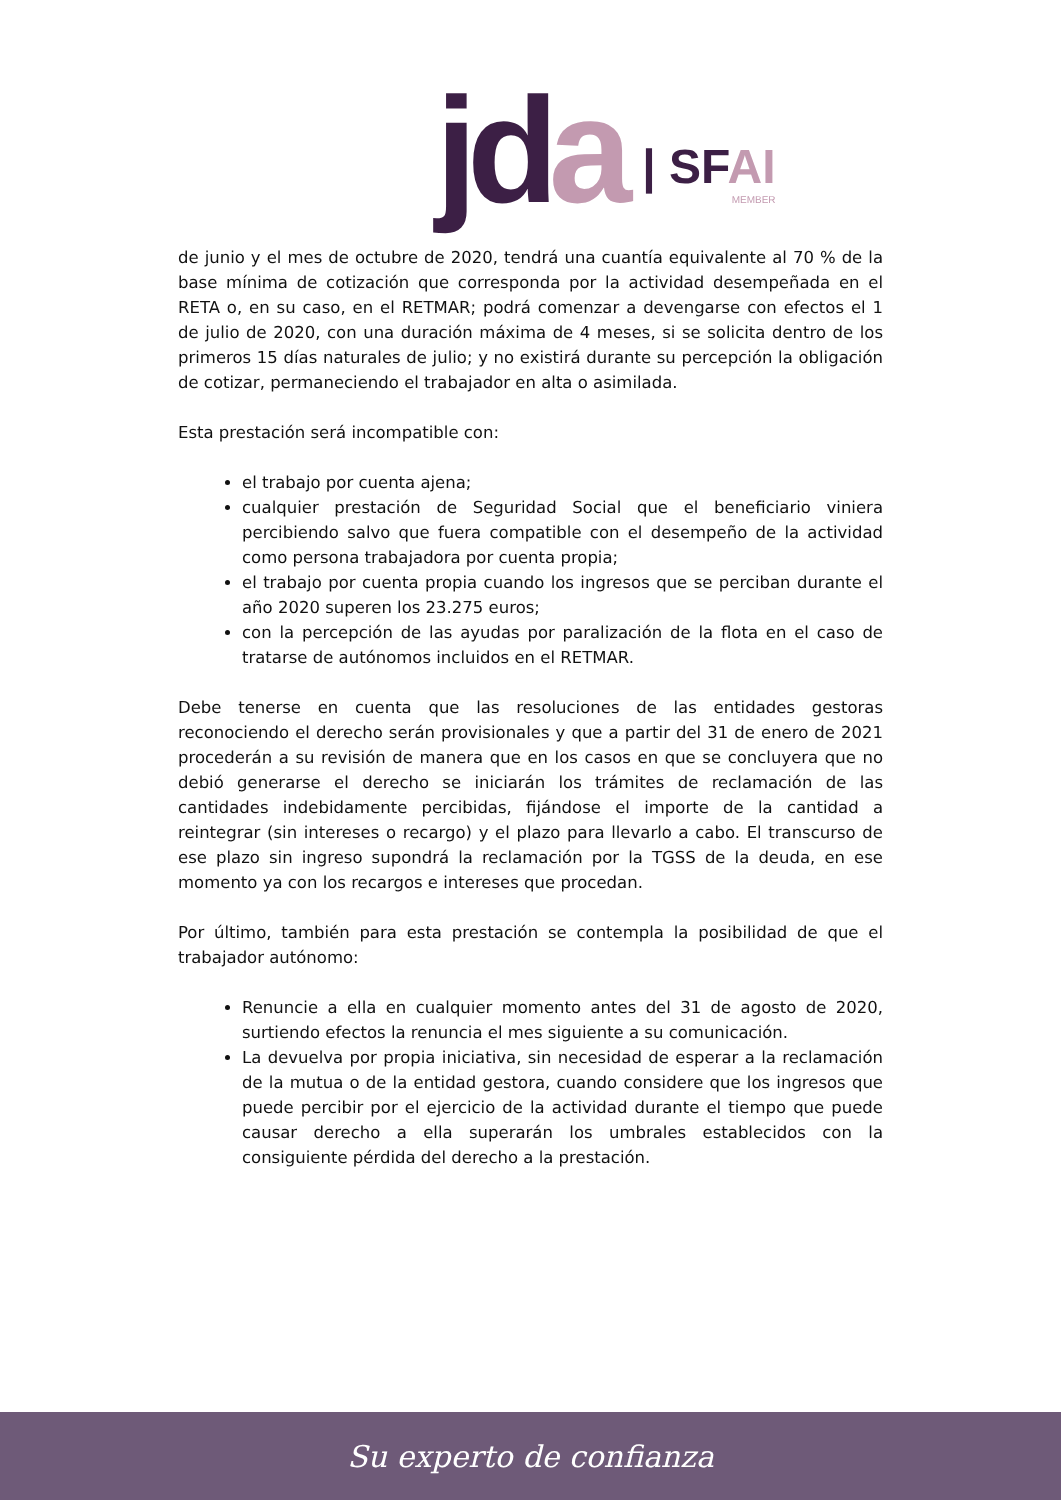jda
| SFAI
MEMBER
de junio y el mes de octubre de 2020, tendrá una cuantía equivalente al 70 % de la base mínima de cotización que corresponda por la actividad desempeñada en el RETA o, en su caso, en el RETMAR; podrá comenzar a devengarse con efectos el 1 de julio de 2020, con una duración máxima de 4 meses, si se solicita dentro de los primeros 15 días naturales de julio; y no existirá durante su percepción la obligación de cotizar, permaneciendo el trabajador en alta o asimilada.
Esta prestación será incompatible con:
el trabajo por cuenta ajena;
cualquier prestación de Seguridad Social que el beneficiario viniera percibiendo salvo que fuera compatible con el desempeño de la actividad como persona trabajadora por cuenta propia;
el trabajo por cuenta propia cuando los ingresos que se perciban durante el año 2020 superen los 23.275 euros;
con la percepción de las ayudas por paralización de la flota en el caso de tratarse de autónomos incluidos en el RETMAR.
Debe tenerse en cuenta que las resoluciones de las entidades gestoras reconociendo el derecho serán provisionales y que a partir del 31 de enero de 2021 procederán a su revisión de manera que en los casos en que se concluyera que no debió generarse el derecho se iniciarán los trámites de reclamación de las cantidades indebidamente percibidas, fijándose el importe de la cantidad a reintegrar (sin intereses o recargo) y el plazo para llevarlo a cabo. El transcurso de ese plazo sin ingreso supondrá la reclamación por la TGSS de la deuda, en ese momento ya con los recargos e intereses que procedan.
Por último, también para esta prestación se contempla la posibilidad de que el trabajador autónomo:
Renuncie a ella en cualquier momento antes del 31 de agosto de 2020, surtiendo efectos la renuncia el mes siguiente a su comunicación.
La devuelva por propia iniciativa, sin necesidad de esperar a la reclamación de la mutua o de la entidad gestora, cuando considere que los ingresos que puede percibir por el ejercicio de la actividad durante el tiempo que puede causar derecho a ella superarán los umbrales establecidos con la consiguiente pérdida del derecho a la prestación.
Su experto de confianza